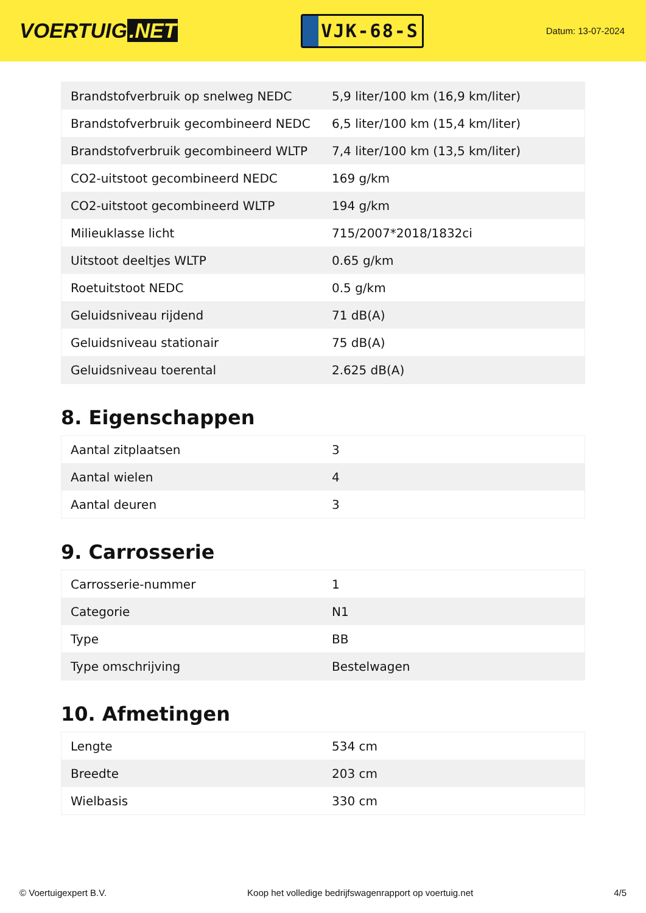VOERTUIG.NET
VJK-68-S
Datum: 13-07-2024
| Brandstofverbruik op snelweg NEDC | 5,9 liter/100 km (16,9 km/liter) |
| Brandstofverbruik gecombineerd NEDC | 6,5 liter/100 km (15,4 km/liter) |
| Brandstofverbruik gecombineerd WLTP | 7,4 liter/100 km (13,5 km/liter) |
| CO2-uitstoot gecombineerd NEDC | 169 g/km |
| CO2-uitstoot gecombineerd WLTP | 194 g/km |
| Milieuklasse licht | 715/2007*2018/1832ci |
| Uitstoot deeltjes WLTP | 0.65 g/km |
| Roetuitstoot NEDC | 0.5 g/km |
| Geluidsniveau rijdend | 71 dB(A) |
| Geluidsniveau stationair | 75 dB(A) |
| Geluidsniveau toerental | 2.625 dB(A) |
8. Eigenschappen
| Aantal zitplaatsen | 3 |
| Aantal wielen | 4 |
| Aantal deuren | 3 |
9. Carrosserie
| Carrosserie-nummer | 1 |
| Categorie | N1 |
| Type | BB |
| Type omschrijving | Bestelwagen |
10. Afmetingen
| Lengte | 534 cm |
| Breedte | 203 cm |
| Wielbasis | 330 cm |
© Voertuigexpert B.V. Koop het volledige bedrijfswagenrapport op voertuig.net 4/5